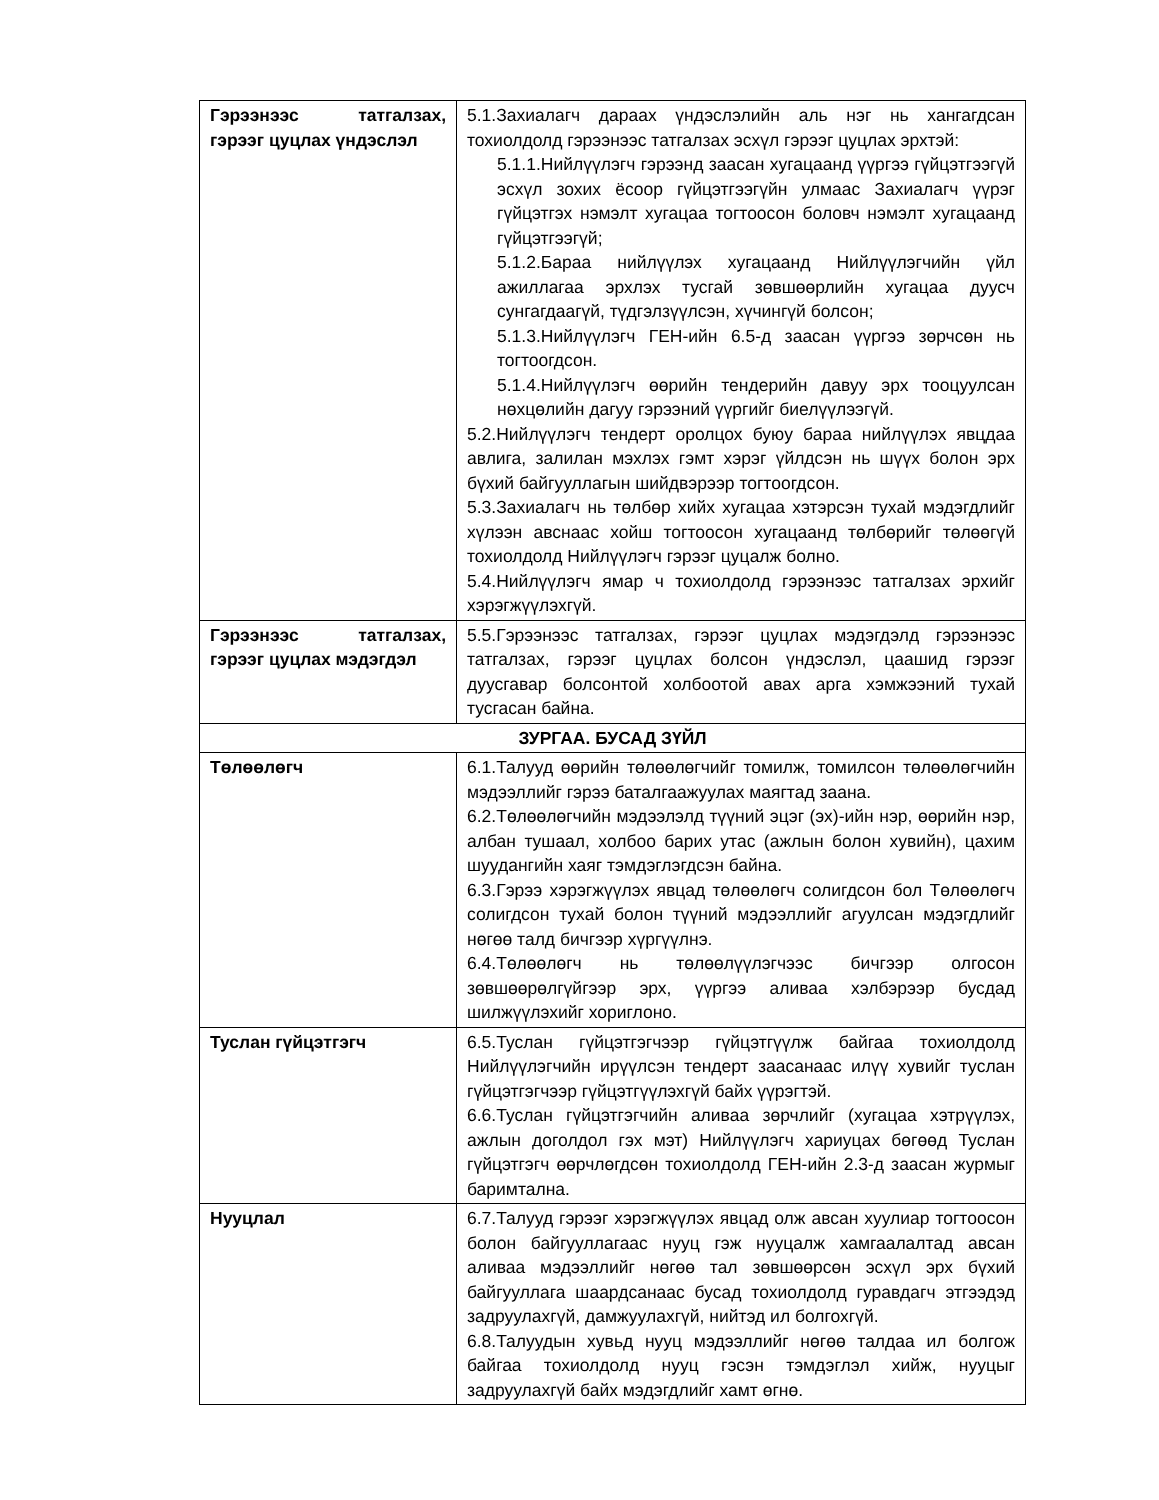| Гэрээнээс татгалзах, гэрээг цуцлах үндэслэл | 5.1.Захиалагч дараах үндэслэлийн аль нэг нь хангагдсан тохиолдолд гэрээнээс татгалзах эсхүл гэрээг цуцлах эрхтэй: 5.1.1.Нийлүүлэгч гэрээнд заасан хугацаанд үүргээ гүйцэтгээгүй эсхүл зохих ёсоор гүйцэтгээгүйн улмаас Захиалагч үүрэг гүйцэтгэх нэмэлт хугацаа тогтоосон боловч нэмэлт хугацаанд гүйцэтгээгүй; 5.1.2.Бараа нийлүүлэх хугацаанд Нийлүүлэгчийн үйл ажиллагаа эрхлэх тусгай зөвшөөрлийн хугацаа дуусч сунгагдаагүй, түдгэлзүүлсэн, хүчингүй болсон; 5.1.3.Нийлүүлэгч ГЕН-ийн 6.5-д заасан үүргээ зөрчсөн нь тогтоогдсон. 5.1.4.Нийлүүлэгч өөрийн тендерийн давуу эрх тооцуулсан нөхцөлийн дагуу гэрээний үүргийг биелүүлээгүй. 5.2.Нийлүүлэгч тендерт оролцох буюу бараа нийлүүлэх явцдаа авлига, залилан мэхлэх гэмт хэрэг үйлдсэн нь шүүх болон эрх бүхий байгууллагын шийдвэрээр тогтоогдсон. 5.3.Захиалагч нь төлбөр хийх хугацаа хэтэрсэн тухай мэдэгдлийг хүлээн авснаас хойш тогтоосон хугацаанд төлбөрийг төлөөгүй тохиолдолд Нийлүүлэгч гэрээг цуцалж болно. 5.4.Нийлүүлэгч ямар ч тохиолдолд гэрээнээс татгалзах эрхийг хэрэгжүүлэхгүй. |
| Гэрээнээс татгалзах, гэрээг цуцлах мэдэгдэл | 5.5.Гэрээнээс татгалзах, гэрээг цуцлах мэдэгдэлд гэрээнээс татгалзах, гэрээг цуцлах болсон үндэслэл, цаашид гэрээг дуусгавар болсонтой холбоотой авах арга хэмжээний тухай тусгасан байна. |
| ЗУРГАА. БУСАД ЗҮЙЛ | |
| Төлөөлөгч | 6.1.Талууд өөрийн төлөөлөгчийг томилж, томилсон төлөөлөгчийн мэдээллийг гэрээ баталгаажуулах маягтад заана. 6.2.Төлөөлөгчийн мэдээлэлд түүний эцэг (эх)-ийн нэр, өөрийн нэр, албан тушаал, холбоо барих утас (ажлын болон хувийн), цахим шуудангийн хаяг тэмдэглэгдсэн байна. 6.3.Гэрээ хэрэгжүүлэх явцад төлөөлөгч солигдсон бол Төлөөлөгч солигдсон тухай болон түүний мэдээллийг агуулсан мэдэгдлийг нөгөө талд бичгээр хүргүүлнэ. 6.4.Төлөөлөгч нь төлөөлүүлэгчээс бичгээр олгосон зөвшөөрөлгүйгээр эрх, үүргээ аливаа хэлбэрээр бусдад шилжүүлэхийг хориглоно. |
| Туслан гүйцэтгэгч | 6.5.Туслан гүйцэтгэгчээр гүйцэтгүүлж байгаа тохиолдолд Нийлүүлэгчийн ирүүлсэн тендерт заасан­аас илүү хувийг туслан гүйцэтгэгчээр гүйцэтгүүлэхгүй байх үүрэгтэй. 6.6.Туслан гүйцэтгэгчийн аливаа зөрчлийг (хугацаа хэтрүүлэх, ажлын доголдол гэх мэт) Нийлүүлэгч хариуцах бөгөөд Туслан гүйцэтгэгч өөрчлөгдсөн тохиолдолд ГЕН-ийн 2.3-д заасан журмыг баримтална. |
| Нууцлал | 6.7.Талууд гэрээг хэрэгжүүлэх явцад олж авсан хуулиар тогтоосон болон байгууллагаас нууц гэж нууцалж хамгаалалтад авсан аливаа мэдээллийг нөгөө тал зөвшөөрсөн эсхүл эрх бүхий байгууллага шаардсанаас бусад тохиолдолд гуравдагч этгээдэд задруулахгүй, дамжуулахгүй, нийтэд ил болгохгүй. 6.8.Талуудын хувьд нууц мэдээллийг нөгөө талдаа ил болгож байгаа тохиолдолд нууц гэсэн тэмдэглэл хийж, нууцыг задруулахгүй байх мэдэгдлийг хамт өгнө. |